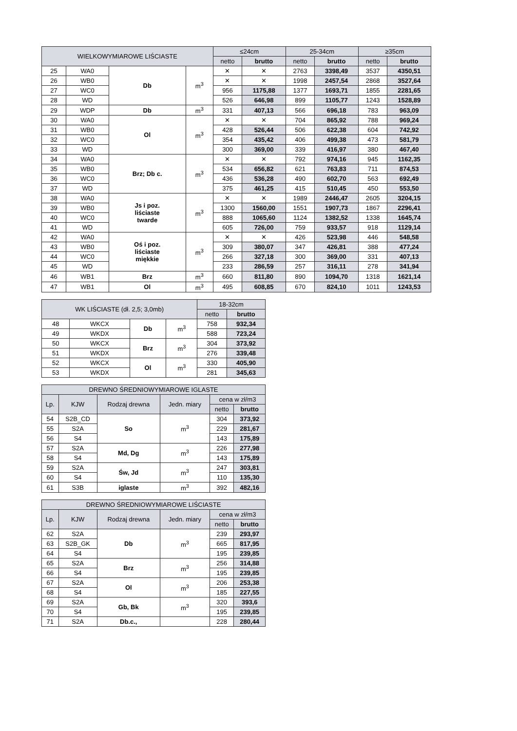| WIELKOWYMIAROWE LIŚCIASTE | | | | ≤24cm | | 25-34cm | | ≥35cm | |
| --- | --- | --- | --- | --- | --- | --- | --- | --- | --- |
| | | | | netto | brutto | netto | brutto | netto | brutto |
| 25 | WA0 | Db | m<sup>3</sup> | ✕ | ✕ | 2763 | 3398,49 | 3537 | 4350,51 |
| 26 | WB0 | | | ✕ | ✕ | 1998 | 2457,54 | 2868 | 3527,64 |
| 27 | WC0 | | | 956 | 1175,88 | 1377 | 1693,71 | 1855 | 2281,65 |
| 28 | WD | | | 526 | 646,98 | 899 | 1105,77 | 1243 | 1528,89 |
| 29 | WDP | Db | m<sup>3</sup> | 331 | 407,13 | 566 | 696,18 | 783 | 963,09 |
| 30 | WA0 | Ol | m<sup>3</sup> | ✕ | ✕ | 704 | 865,92 | 788 | 969,24 |
| 31 | WB0 | | | 428 | 526,44 | 506 | 622,38 | 604 | 742,92 |
| 32 | WC0 | | | 354 | 435,42 | 406 | 499,38 | 473 | 581,79 |
| 33 | WD | | | 300 | 369,00 | 339 | 416,97 | 380 | 467,40 |
| 34 | WA0 | Brz; Db c. | m<sup>3</sup> | ✕ | ✕ | 792 | 974,16 | 945 | 1162,35 |
| 35 | WB0 | | | 534 | 656,82 | 621 | 763,83 | 711 | 874,53 |
| 36 | WC0 | | | 436 | 536,28 | 490 | 602,70 | 563 | 692,49 |
| 37 | WD | | | 375 | 461,25 | 415 | 510,45 | 450 | 553,50 |
| 38 | WA0 | Js i poz. liściaste twarde | m<sup>3</sup> | ✕ | ✕ | 1989 | 2446,47 | 2605 | 3204,15 |
| 39 | WB0 | | | 1300 | 1560,00 | 1551 | 1907,73 | 1867 | 2296,41 |
| 40 | WC0 | | | 888 | 1065,60 | 1124 | 1382,52 | 1338 | 1645,74 |
| 41 | WD | | | 605 | 726,00 | 759 | 933,57 | 918 | 1129,14 |
| 42 | WA0 | Oś i poz. liściaste miękkie | m<sup>3</sup> | ✕ | ✕ | 426 | 523,98 | 446 | 548,58 |
| 43 | WB0 | | | 309 | 380,07 | 347 | 426,81 | 388 | 477,24 |
| 44 | WC0 | | | 266 | 327,18 | 300 | 369,00 | 331 | 407,13 |
| 45 | WD | | | 233 | 286,59 | 257 | 316,11 | 278 | 341,94 |
| 46 | WB1 | Brz | m<sup>3</sup> | 660 | 811,80 | 890 | 1094,70 | 1318 | 1621,14 |
| 47 | WB1 | Ol | m<sup>3</sup> | 495 | 608,85 | 670 | 824,10 | 1011 | 1243,53 |
| WK LIŚCIASTE (dł. 2,5; 3,0mb) | | | | 18-32cm | |
| --- | --- | --- | --- | --- | --- |
| | | | | netto | brutto |
| 48 | WKCX | Db | m<sup>3</sup> | 758 | 932,34 |
| 49 | WKDX | | | 588 | 723,24 |
| 50 | WKCX | Brz | m<sup>3</sup> | 304 | 373,92 |
| 51 | WKDX | | | 276 | 339,48 |
| 52 | WKCX | Ol | m<sup>3</sup> | 330 | 405,90 |
| 53 | WKDX | | | 281 | 345,63 |
| DREWNO ŚREDNIOWYMIAROWE IGLASTE | | | | | |
| --- | --- | --- | --- | --- | --- |
| Lp. | KJW | Rodzaj drewna | Jedn. miary | cena w zł/m3 | |
| | | | | netto | brutto |
| 54 | S2B_CD | So | m<sup>3</sup> | 304 | 373,92 |
| 55 | S2A | | | 229 | 281,67 |
| 56 | S4 | | | 143 | 175,89 |
| 57 | S2A | Md, Dg | m<sup>3</sup> | 226 | 277,98 |
| 58 | S4 | | | 143 | 175,89 |
| 59 | S2A | Św, Jd | m<sup>3</sup> | 247 | 303,81 |
| 60 | S4 | | | 110 | 135,30 |
| 61 | S3B | iglaste | m<sup>3</sup> | 392 | 482,16 |
| DREWNO ŚREDNIOWYMIAROWE LIŚCIASTE | | | | | |
| --- | --- | --- | --- | --- | --- |
| Lp. | KJW | Rodzaj drewna | Jedn. miary | cena w zł/m3 | |
| | | | | netto | brutto |
| 62 | S2A | Db | m<sup>3</sup> | 239 | 293,97 |
| 63 | S2B_GK | | | 665 | 817,95 |
| 64 | S4 | | | 195 | 239,85 |
| 65 | S2A | Brz | m<sup>3</sup> | 256 | 314,88 |
| 66 | S4 | | | 195 | 239,85 |
| 67 | S2A | Ol | m<sup>3</sup> | 206 | 253,38 |
| 68 | S4 | | | 185 | 227,55 |
| 69 | S2A | Gb, Bk | m<sup>3</sup> | 320 | 393,6 |
| 70 | S4 | | | 195 | 239,85 |
| 71 | S2A | Db.c., | | 228 | 280,44 |